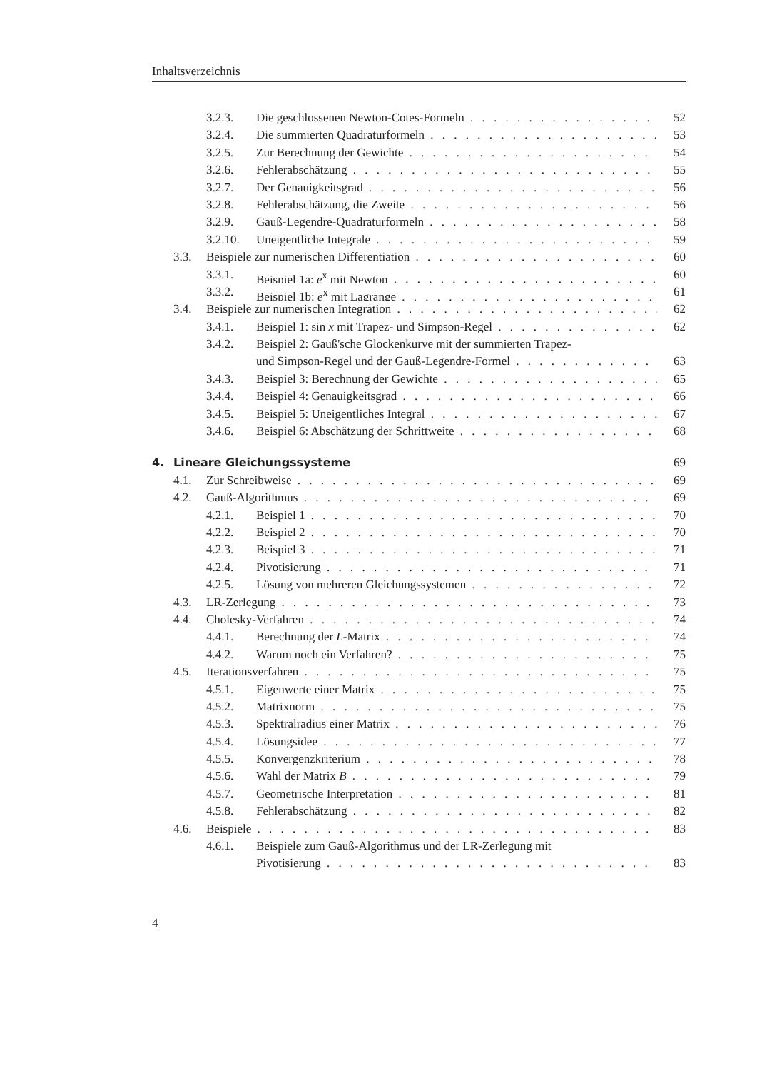Inhaltsverzeichnis
3.2.3. Die geschlossenen Newton-Cotes-Formeln 52
3.2.4. Die summierten Quadraturformeln 53
3.2.5. Zur Berechnung der Gewichte 54
3.2.6. Fehlerabschätzung 55
3.2.7. Der Genauigkeitsgrad 56
3.2.8. Fehlerabschätzung, die Zweite 56
3.2.9. Gauß-Legendre-Quadraturformeln 58
3.2.10. Uneigentliche Integrale 59
3.3. Beispiele zur numerischen Differentiation 60
3.3.1. Beispiel 1a: e<sup>x</sup> mit Newton 60
3.3.2. Beispiel 1b: e<sup>x</sup> mit Lagrange 61
3.4. Beispiele zur numerischen Integration 62
3.4.1. Beispiel 1: sin x mit Trapez- und Simpson-Regel 62
3.4.2. Beispiel 2: Gauß'sche Glockenkurve mit der summierten Trapez-
und Simpson-Regel und der Gauß-Legendre-Formel 63
3.4.3. Beispiel 3: Berechnung der Gewichte 65
3.4.4. Beispiel 4: Genauigkeitsgrad 66
3.4.5. Beispiel 5: Uneigentliches Integral 67
3.4.6. Beispiel 6: Abschätzung der Schrittweite 68
4. Lineare Gleichungssysteme 69
4.1. Zur Schreibweise 69
4.2. Gauß-Algorithmus 69
4.2.1. Beispiel 1 70
4.2.2. Beispiel 2 70
4.2.3. Beispiel 3 71
4.2.4. Pivotisierung 71
4.2.5. Lösung von mehreren Gleichungssystemen 72
4.3. LR-Zerlegung 73
4.4. Cholesky-Verfahren 74
4.4.1. Berechnung der L-Matrix 74
4.4.2. Warum noch ein Verfahren? 75
4.5. Iterationsverfahren 75
4.5.1. Eigenwerte einer Matrix 75
4.5.2. Matrixnorm 75
4.5.3. Spektralradius einer Matrix 76
4.5.4. Lösungsidee 77
4.5.5. Konvergenzkriterium 78
4.5.6. Wahl der Matrix B 79
4.5.7. Geometrische Interpretation 81
4.5.8. Fehlerabschätzung 82
4.6. Beispiele 83
4.6.1. Beispiele zum Gauß-Algorithmus und der LR-Zerlegung mit
Pivotisierung 83
4